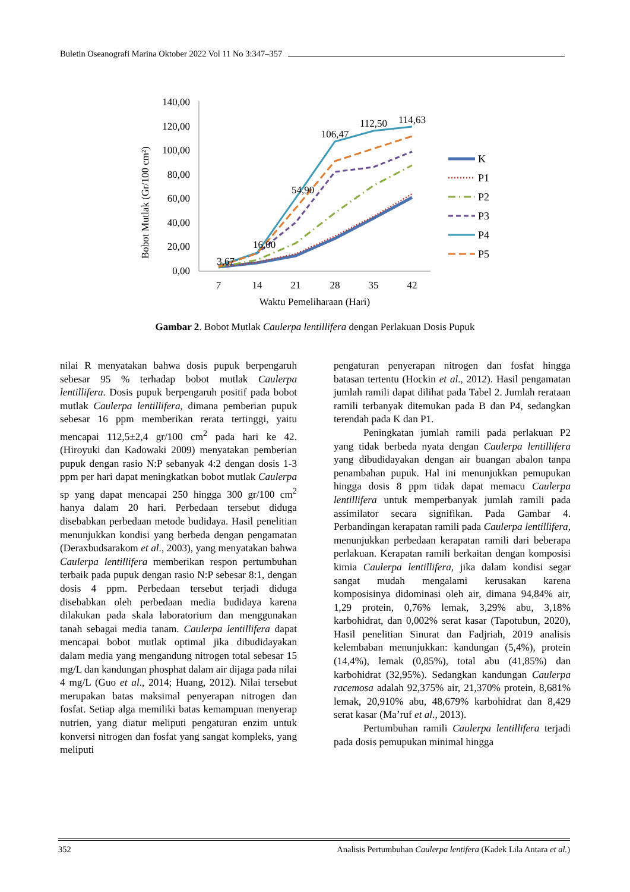Buletin Oseanografi Marina Oktober 2022 Vol 11 No 3:347–357
Bobot Mutlak (Gr/100 cm²)
140,00
120,00
100,00
80,00
60,00
40,00
20,00
0,00
7
14
21
28
35
42
Waktu Pemeliharaan (Hari)
3,67
16,00
54,90
106,47
112,50
114,63
K
P1
P2
P3
P4
P5
Gambar 2. Bobot Mutlak Caulerpa lentillifera dengan Perlakuan Dosis Pupuk
nilai R menyatakan bahwa dosis pupuk berpengaruh sebesar 95 % terhadap bobot mutlak Caulerpa lentillifera. Dosis pupuk berpengaruh positif pada bobot mutlak Caulerpa lentillifera, dimana pemberian pupuk sebesar 16 ppm memberikan rerata tertinggi, yaitu mencapai 112,5±2,4 gr/100 cm<sup>2</sup> pada hari ke 42. (Hiroyuki dan Kadowaki 2009) menyatakan pemberian pupuk dengan rasio N:P sebanyak 4:2 dengan dosis 1-3 ppm per hari dapat meningkatkan bobot mutlak Caulerpa sp yang dapat mencapai 250 hingga 300 gr/100 cm<sup>2</sup> hanya dalam 20 hari. Perbedaan tersebut diduga disebabkan perbedaan metode budidaya. Hasil penelitian menunjukkan kondisi yang berbeda dengan pengamatan (Deraxbudsarakom et al., 2003), yang menyatakan bahwa Caulerpa lentillifera memberikan respon pertumbuhan terbaik pada pupuk dengan rasio N:P sebesar 8:1, dengan dosis 4 ppm. Perbedaan tersebut terjadi diduga disebabkan oleh perbedaan media budidaya karena dilakukan pada skala laboratorium dan menggunakan tanah sebagai media tanam. Caulerpa lentillifera dapat mencapai bobot mutlak optimal jika dibudidayakan dalam media yang mengandung nitrogen total sebesar 15 mg/L dan kandungan phosphat dalam air dijaga pada nilai 4 mg/L (Guo et al., 2014; Huang, 2012). Nilai tersebut merupakan batas maksimal penyerapan nitrogen dan fosfat. Setiap alga memiliki batas kemampuan menyerap nutrien, yang diatur meliputi pengaturan enzim untuk konversi nitrogen dan fosfat yang sangat kompleks, yang meliputi
pengaturan penyerapan nitrogen dan fosfat hingga batasan tertentu (Hockin et al., 2012). Hasil pengamatan jumlah ramili dapat dilihat pada Tabel 2. Jumlah rerataan ramili terbanyak ditemukan pada B dan P4, sedangkan terendah pada K dan P1.
Peningkatan jumlah ramili pada perlakuan P2 yang tidak berbeda nyata dengan Caulerpa lentillifera yang dibudidayakan dengan air buangan abalon tanpa penambahan pupuk. Hal ini menunjukkan pemupukan hingga dosis 8 ppm tidak dapat memacu Caulerpa lentillifera untuk memperbanyak jumlah ramili pada assimilator secara signifikan. Pada Gambar 4. Perbandingan kerapatan ramili pada Caulerpa lentillifera, menunjukkan perbedaan kerapatan ramili dari beberapa perlakuan. Kerapatan ramili berkaitan dengan komposisi kimia Caulerpa lentillifera, jika dalam kondisi segar sangat mudah mengalami kerusakan karena komposisinya didominasi oleh air, dimana 94,84% air, 1,29 protein, 0,76% lemak, 3,29% abu, 3,18% karbohidrat, dan 0,002% serat kasar (Tapotubun, 2020), Hasil penelitian Sinurat dan Fadjriah, 2019 analisis kelembaban menunjukkan: kandungan (5,4%), protein (14,4%), lemak (0,85%), total abu (41,85%) dan karbohidrat (32,95%). Sedangkan kandungan Caulerpa racemosa adalah 92,375% air, 21,370% protein, 8,681% lemak, 20,910% abu, 48,679% karbohidrat dan 8,429 serat kasar (Ma’ruf et al., 2013).
Pertumbuhan ramili Caulerpa lentillifera terjadi pada dosis pemupukan minimal hingga
352 Analisis Pertumbuhan Caulerpa lentifera (Kadek Lila Antara et al.)